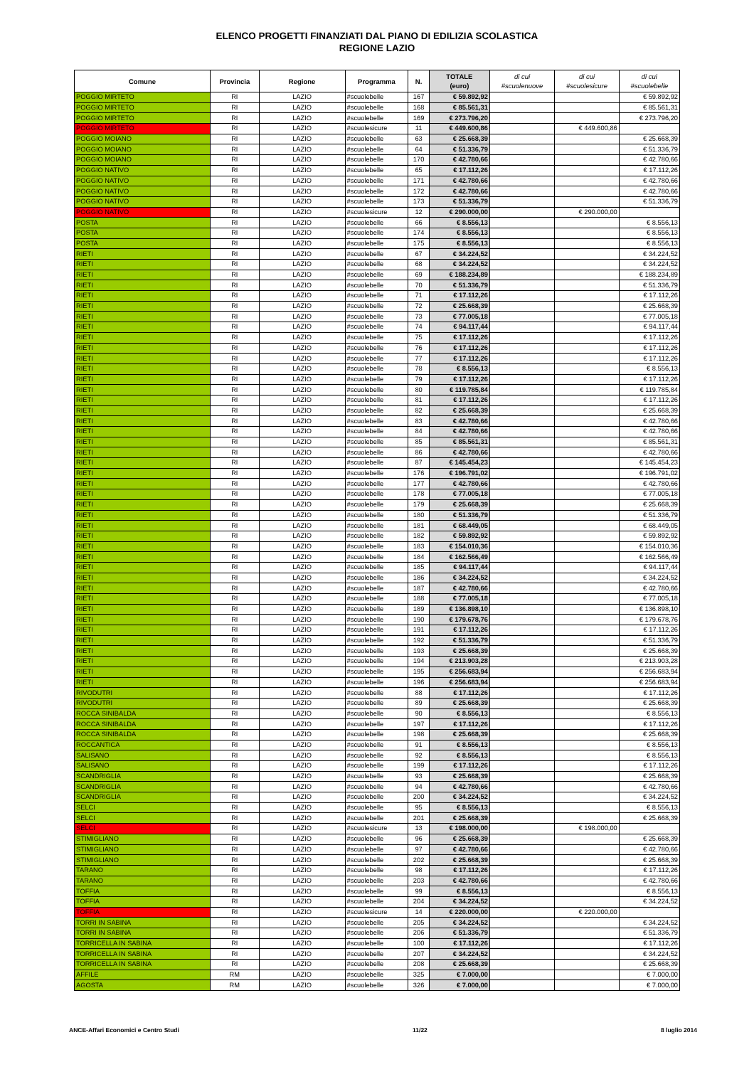ELENCO PROGETTI FINANZIATI DAL PIANO DI EDILIZIA SCOLASTICA
REGIONE LAZIO
| Comune | Provincia | Regione | Programma | N. | TOTALE (euro) | di cui #scuolenuove | di cui #scuolesicure | di cui #scuolebelle |
| --- | --- | --- | --- | --- | --- | --- | --- | --- |
| POGGIO MIRTETO | RI | LAZIO | #scuolebelle | 167 | € 59.892,92 | | | € 59.892,92 |
| POGGIO MIRTETO | RI | LAZIO | #scuolebelle | 168 | € 85.561,31 | | | € 85.561,31 |
| POGGIO MIRTETO | RI | LAZIO | #scuolebelle | 169 | € 273.796,20 | | | € 273.796,20 |
| POGGIO MIRTETO | RI | LAZIO | #scuolesicure | 11 | € 449.600,86 | | € 449.600,86 | |
| POGGIO MOIANO | RI | LAZIO | #scuolebelle | 63 | € 25.668,39 | | | € 25.668,39 |
| POGGIO MOIANO | RI | LAZIO | #scuolebelle | 64 | € 51.336,79 | | | € 51.336,79 |
| POGGIO MOIANO | RI | LAZIO | #scuolebelle | 170 | € 42.780,66 | | | € 42.780,66 |
| POGGIO NATIVO | RI | LAZIO | #scuolebelle | 65 | € 17.112,26 | | | € 17.112,26 |
| POGGIO NATIVO | RI | LAZIO | #scuolebelle | 171 | € 42.780,66 | | | € 42.780,66 |
| POGGIO NATIVO | RI | LAZIO | #scuolebelle | 172 | € 42.780,66 | | | € 42.780,66 |
| POGGIO NATIVO | RI | LAZIO | #scuolebelle | 173 | € 51.336,79 | | | € 51.336,79 |
| POGGIO NATIVO | RI | LAZIO | #scuolesicure | 12 | € 290.000,00 | | € 290.000,00 | |
| POSTA | RI | LAZIO | #scuolebelle | 66 | € 8.556,13 | | | € 8.556,13 |
| POSTA | RI | LAZIO | #scuolebelle | 174 | € 8.556,13 | | | € 8.556,13 |
| POSTA | RI | LAZIO | #scuolebelle | 175 | € 8.556,13 | | | € 8.556,13 |
| RIETI | RI | LAZIO | #scuolebelle | 67 | € 34.224,52 | | | € 34.224,52 |
| RIETI | RI | LAZIO | #scuolebelle | 68 | € 34.224,52 | | | € 34.224,52 |
| RIETI | RI | LAZIO | #scuolebelle | 69 | € 188.234,89 | | | € 188.234,89 |
| RIETI | RI | LAZIO | #scuolebelle | 70 | € 51.336,79 | | | € 51.336,79 |
| RIETI | RI | LAZIO | #scuolebelle | 71 | € 17.112,26 | | | € 17.112,26 |
| RIETI | RI | LAZIO | #scuolebelle | 72 | € 25.668,39 | | | € 25.668,39 |
| RIETI | RI | LAZIO | #scuolebelle | 73 | € 77.005,18 | | | € 77.005,18 |
| RIETI | RI | LAZIO | #scuolebelle | 74 | € 94.117,44 | | | € 94.117,44 |
| RIETI | RI | LAZIO | #scuolebelle | 75 | € 17.112,26 | | | € 17.112,26 |
| RIETI | RI | LAZIO | #scuolebelle | 76 | € 17.112,26 | | | € 17.112,26 |
| RIETI | RI | LAZIO | #scuolebelle | 77 | € 17.112,26 | | | € 17.112,26 |
| RIETI | RI | LAZIO | #scuolebelle | 78 | € 8.556,13 | | | € 8.556,13 |
| RIETI | RI | LAZIO | #scuolebelle | 79 | € 17.112,26 | | | € 17.112,26 |
| RIETI | RI | LAZIO | #scuolebelle | 80 | € 119.785,84 | | | € 119.785,84 |
| RIETI | RI | LAZIO | #scuolebelle | 81 | € 17.112,26 | | | € 17.112,26 |
| RIETI | RI | LAZIO | #scuolebelle | 82 | € 25.668,39 | | | € 25.668,39 |
| RIETI | RI | LAZIO | #scuolebelle | 83 | € 42.780,66 | | | € 42.780,66 |
| RIETI | RI | LAZIO | #scuolebelle | 84 | € 42.780,66 | | | € 42.780,66 |
| RIETI | RI | LAZIO | #scuolebelle | 85 | € 85.561,31 | | | € 85.561,31 |
| RIETI | RI | LAZIO | #scuolebelle | 86 | € 42.780,66 | | | € 42.780,66 |
| RIETI | RI | LAZIO | #scuolebelle | 87 | € 145.454,23 | | | € 145.454,23 |
| RIETI | RI | LAZIO | #scuolebelle | 176 | € 196.791,02 | | | € 196.791,02 |
| RIETI | RI | LAZIO | #scuolebelle | 177 | € 42.780,66 | | | € 42.780,66 |
| RIETI | RI | LAZIO | #scuolebelle | 178 | € 77.005,18 | | | € 77.005,18 |
| RIETI | RI | LAZIO | #scuolebelle | 179 | € 25.668,39 | | | € 25.668,39 |
| RIETI | RI | LAZIO | #scuolebelle | 180 | € 51.336,79 | | | € 51.336,79 |
| RIETI | RI | LAZIO | #scuolebelle | 181 | € 68.449,05 | | | € 68.449,05 |
| RIETI | RI | LAZIO | #scuolebelle | 182 | € 59.892,92 | | | € 59.892,92 |
| RIETI | RI | LAZIO | #scuolebelle | 183 | € 154.010,36 | | | € 154.010,36 |
| RIETI | RI | LAZIO | #scuolebelle | 184 | € 162.566,49 | | | € 162.566,49 |
| RIETI | RI | LAZIO | #scuolebelle | 185 | € 94.117,44 | | | € 94.117,44 |
| RIETI | RI | LAZIO | #scuolebelle | 186 | € 34.224,52 | | | € 34.224,52 |
| RIETI | RI | LAZIO | #scuolebelle | 187 | € 42.780,66 | | | € 42.780,66 |
| RIETI | RI | LAZIO | #scuolebelle | 188 | € 77.005,18 | | | € 77.005,18 |
| RIETI | RI | LAZIO | #scuolebelle | 189 | € 136.898,10 | | | € 136.898,10 |
| RIETI | RI | LAZIO | #scuolebelle | 190 | € 179.678,76 | | | € 179.678,76 |
| RIETI | RI | LAZIO | #scuolebelle | 191 | € 17.112,26 | | | € 17.112,26 |
| RIETI | RI | LAZIO | #scuolebelle | 192 | € 51.336,79 | | | € 51.336,79 |
| RIETI | RI | LAZIO | #scuolebelle | 193 | € 25.668,39 | | | € 25.668,39 |
| RIETI | RI | LAZIO | #scuolebelle | 194 | € 213.903,28 | | | € 213.903,28 |
| RIETI | RI | LAZIO | #scuolebelle | 195 | € 256.683,94 | | | € 256.683,94 |
| RIETI | RI | LAZIO | #scuolebelle | 196 | € 256.683,94 | | | € 256.683,94 |
| RIVODUTRI | RI | LAZIO | #scuolebelle | 88 | € 17.112,26 | | | € 17.112,26 |
| RIVODUTRI | RI | LAZIO | #scuolebelle | 89 | € 25.668,39 | | | € 25.668,39 |
| ROCCA SINIBALDA | RI | LAZIO | #scuolebelle | 90 | € 8.556,13 | | | € 8.556,13 |
| ROCCA SINIBALDA | RI | LAZIO | #scuolebelle | 197 | € 17.112,26 | | | € 17.112,26 |
| ROCCA SINIBALDA | RI | LAZIO | #scuolebelle | 198 | € 25.668,39 | | | € 25.668,39 |
| ROCCANTICA | RI | LAZIO | #scuolebelle | 91 | € 8.556,13 | | | € 8.556,13 |
| SALISANO | RI | LAZIO | #scuolebelle | 92 | € 8.556,13 | | | € 8.556,13 |
| SALISANO | RI | LAZIO | #scuolebelle | 199 | € 17.112,26 | | | € 17.112,26 |
| SCANDRIGLIA | RI | LAZIO | #scuolebelle | 93 | € 25.668,39 | | | € 25.668,39 |
| SCANDRIGLIA | RI | LAZIO | #scuolebelle | 94 | € 42.780,66 | | | € 42.780,66 |
| SCANDRIGLIA | RI | LAZIO | #scuolebelle | 200 | € 34.224,52 | | | € 34.224,52 |
| SELCI | RI | LAZIO | #scuolebelle | 95 | € 8.556,13 | | | € 8.556,13 |
| SELCI | RI | LAZIO | #scuolebelle | 201 | € 25.668,39 | | | € 25.668,39 |
| SELCI | RI | LAZIO | #scuolesicure | 13 | € 198.000,00 | | € 198.000,00 | |
| STIMIGLIANO | RI | LAZIO | #scuolebelle | 96 | € 25.668,39 | | | € 25.668,39 |
| STIMIGLIANO | RI | LAZIO | #scuolebelle | 97 | € 42.780,66 | | | € 42.780,66 |
| STIMIGLIANO | RI | LAZIO | #scuolebelle | 202 | € 25.668,39 | | | € 25.668,39 |
| TARANO | RI | LAZIO | #scuolebelle | 98 | € 17.112,26 | | | € 17.112,26 |
| TARANO | RI | LAZIO | #scuolebelle | 203 | € 42.780,66 | | | € 42.780,66 |
| TOFFIA | RI | LAZIO | #scuolebelle | 99 | € 8.556,13 | | | € 8.556,13 |
| TOFFIA | RI | LAZIO | #scuolebelle | 204 | € 34.224,52 | | | € 34.224,52 |
| TOFFIA | RI | LAZIO | #scuolesicure | 14 | € 220.000,00 | | € 220.000,00 | |
| TORRI IN SABINA | RI | LAZIO | #scuolebelle | 205 | € 34.224,52 | | | € 34.224,52 |
| TORRI IN SABINA | RI | LAZIO | #scuolebelle | 206 | € 51.336,79 | | | € 51.336,79 |
| TORRICELLA IN SABINA | RI | LAZIO | #scuolebelle | 100 | € 17.112,26 | | | € 17.112,26 |
| TORRICELLA IN SABINA | RI | LAZIO | #scuolebelle | 207 | € 34.224,52 | | | € 34.224,52 |
| TORRICELLA IN SABINA | RI | LAZIO | #scuolebelle | 208 | € 25.668,39 | | | € 25.668,39 |
| AFFILE | RM | LAZIO | #scuolebelle | 325 | € 7.000,00 | | | € 7.000,00 |
| AGOSTA | RM | LAZIO | #scuolebelle | 326 | € 7.000,00 | | | € 7.000,00 |
ANCE-Affari Economici e Centro Studi 11/22 8 luglio 2014